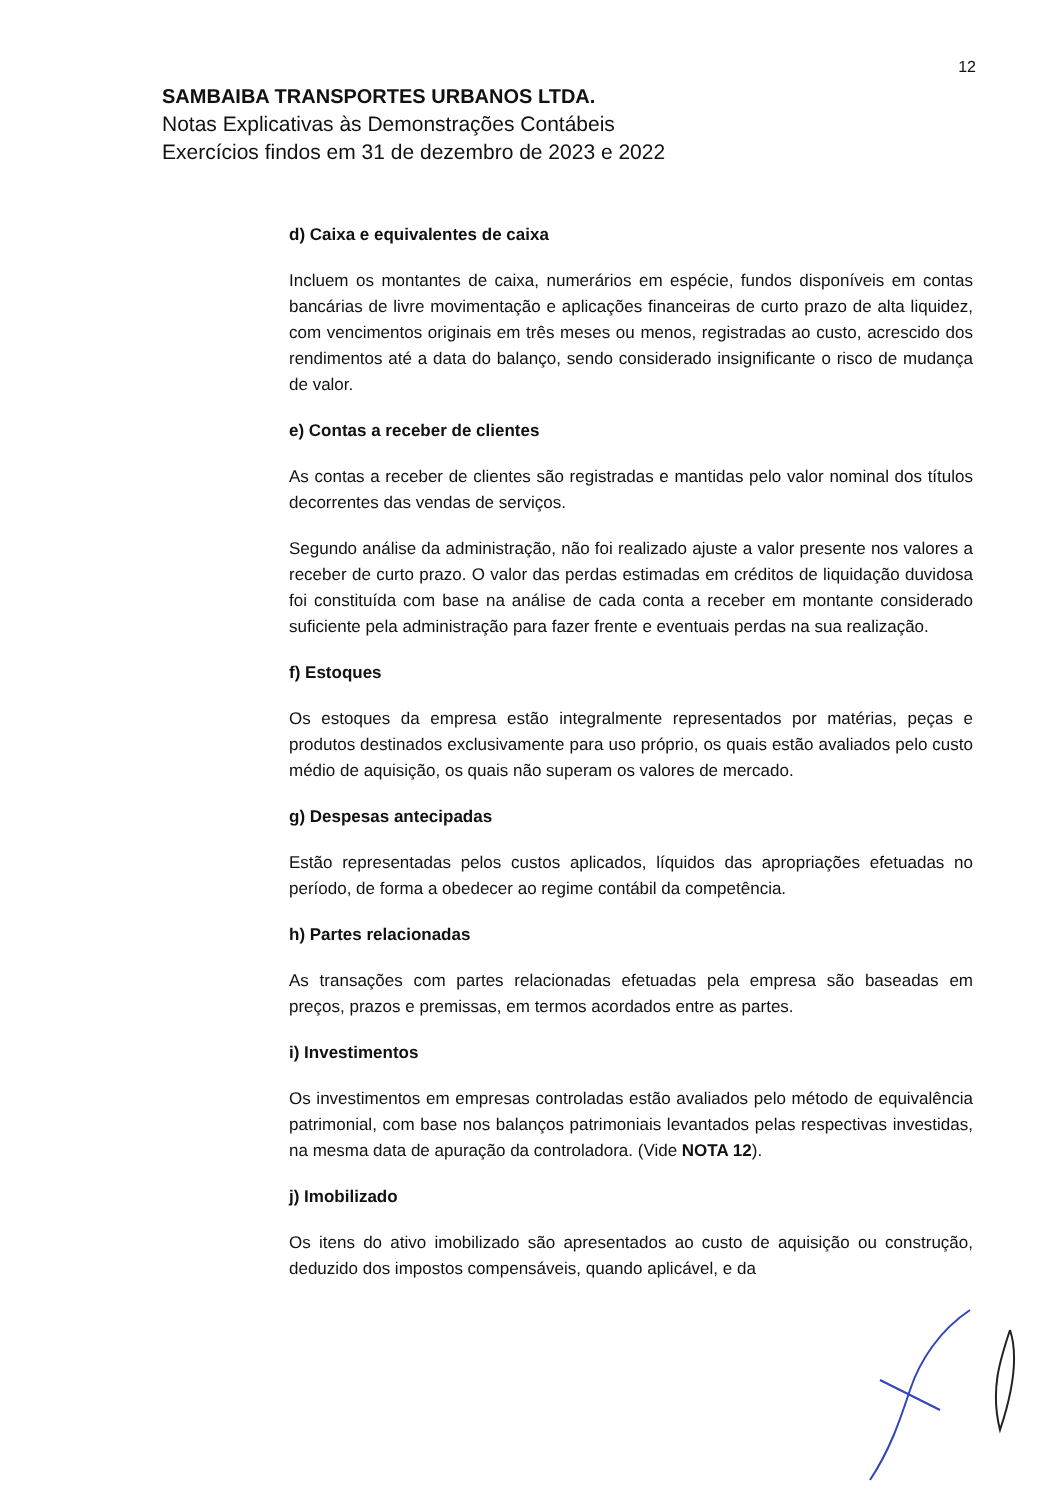12
SAMBAIBA TRANSPORTES URBANOS LTDA.
Notas Explicativas às Demonstrações Contábeis
Exercícios findos em 31 de dezembro de 2023 e 2022
d) Caixa e equivalentes de caixa
Incluem os montantes de caixa, numerários em espécie, fundos disponíveis em contas bancárias de livre movimentação e aplicações financeiras de curto prazo de alta liquidez, com vencimentos originais em três meses ou menos, registradas ao custo, acrescido dos rendimentos até a data do balanço, sendo considerado insignificante o risco de mudança de valor.
e) Contas a receber de clientes
As contas a receber de clientes são registradas e mantidas pelo valor nominal dos títulos decorrentes das vendas de serviços.
Segundo análise da administração, não foi realizado ajuste a valor presente nos valores a receber de curto prazo. O valor das perdas estimadas em créditos de liquidação duvidosa foi constituída com base na análise de cada conta a receber em montante considerado suficiente pela administração para fazer frente e eventuais perdas na sua realização.
f) Estoques
Os estoques da empresa estão integralmente representados por matérias, peças e produtos destinados exclusivamente para uso próprio, os quais estão avaliados pelo custo médio de aquisição, os quais não superam os valores de mercado.
g) Despesas antecipadas
Estão representadas pelos custos aplicados, líquidos das apropriações efetuadas no período, de forma a obedecer ao regime contábil da competência.
h) Partes relacionadas
As transações com partes relacionadas efetuadas pela empresa são baseadas em preços, prazos e premissas, em termos acordados entre as partes.
i) Investimentos
Os investimentos em empresas controladas estão avaliados pelo método de equivalência patrimonial, com base nos balanços patrimoniais levantados pelas respectivas investidas, na mesma data de apuração da controladora. (Vide NOTA 12).
j) Imobilizado
Os itens do ativo imobilizado são apresentados ao custo de aquisição ou construção, deduzido dos impostos compensáveis, quando aplicável, e da